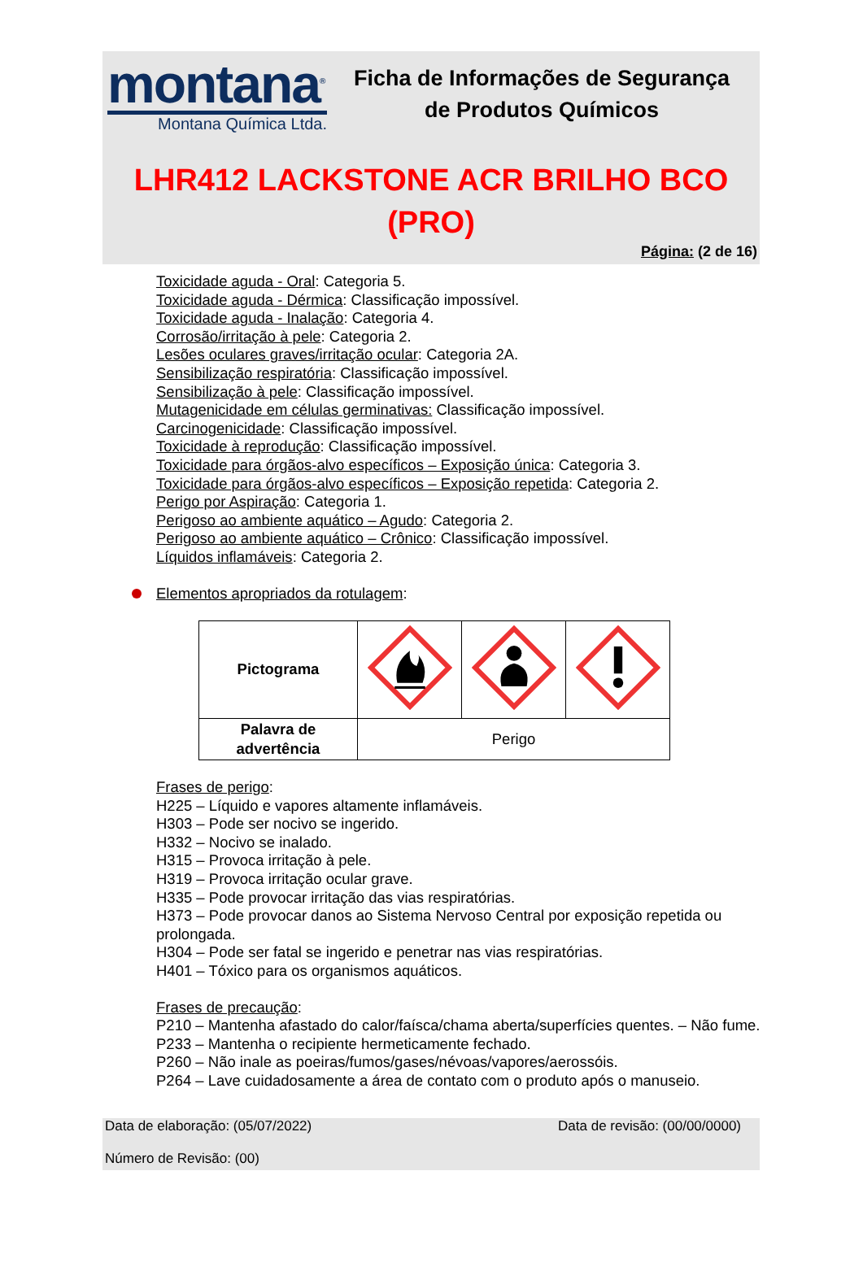montana<sup>®</sup>
Montana Química Ltda.
Ficha de Informações de Segurança de Produtos Químicos
LHR412 LACKSTONE ACR BRILHO BCO (PRO)
Página: (2 de 16)
Toxicidade aguda - Oral: Categoria 5.
Toxicidade aguda - Dérmica: Classificação impossível.
Toxicidade aguda - Inalação: Categoria 4.
Corrosão/irritação à pele: Categoria 2.
Lesões oculares graves/irritação ocular: Categoria 2A.
Sensibilização respiratória: Classificação impossível.
Sensibilização à pele: Classificação impossível.
Mutagenicidade em células germinativas: Classificação impossível.
Carcinogenicidade: Classificação impossível.
Toxicidade à reprodução: Classificação impossível.
Toxicidade para órgãos-alvo específicos – Exposição única: Categoria 3.
Toxicidade para órgãos-alvo específicos – Exposição repetida: Categoria 2.
Perigo por Aspiração: Categoria 1.
Perigoso ao ambiente aquático – Agudo: Categoria 2.
Perigoso ao ambiente aquático – Crônico: Classificação impossível.
Líquidos inflamáveis: Categoria 2.
Elementos apropriados da rotulagem:
| Pictograma | | | |
| Palavra de advertência | Perigo | | |
Frases de perigo:
H225 – Líquido e vapores altamente inflamáveis.
H303 – Pode ser nocivo se ingerido.
H332 – Nocivo se inalado.
H315 – Provoca irritação à pele.
H319 – Provoca irritação ocular grave.
H335 – Pode provocar irritação das vias respiratórias.
H373 – Pode provocar danos ao Sistema Nervoso Central por exposição repetida ou prolongada.
H304 – Pode ser fatal se ingerido e penetrar nas vias respiratórias.
H401 – Tóxico para os organismos aquáticos.
Frases de precaução:
P210 – Mantenha afastado do calor/faísca/chama aberta/superfícies quentes. – Não fume.
P233 – Mantenha o recipiente hermeticamente fechado.
P260 – Não inale as poeiras/fumos/gases/névoas/vapores/aerossóis.
P264 – Lave cuidadosamente a área de contato com o produto após o manuseio.
Data de elaboração: (05/07/2022) Data de revisão: (00/00/0000)
Número de Revisão: (00)